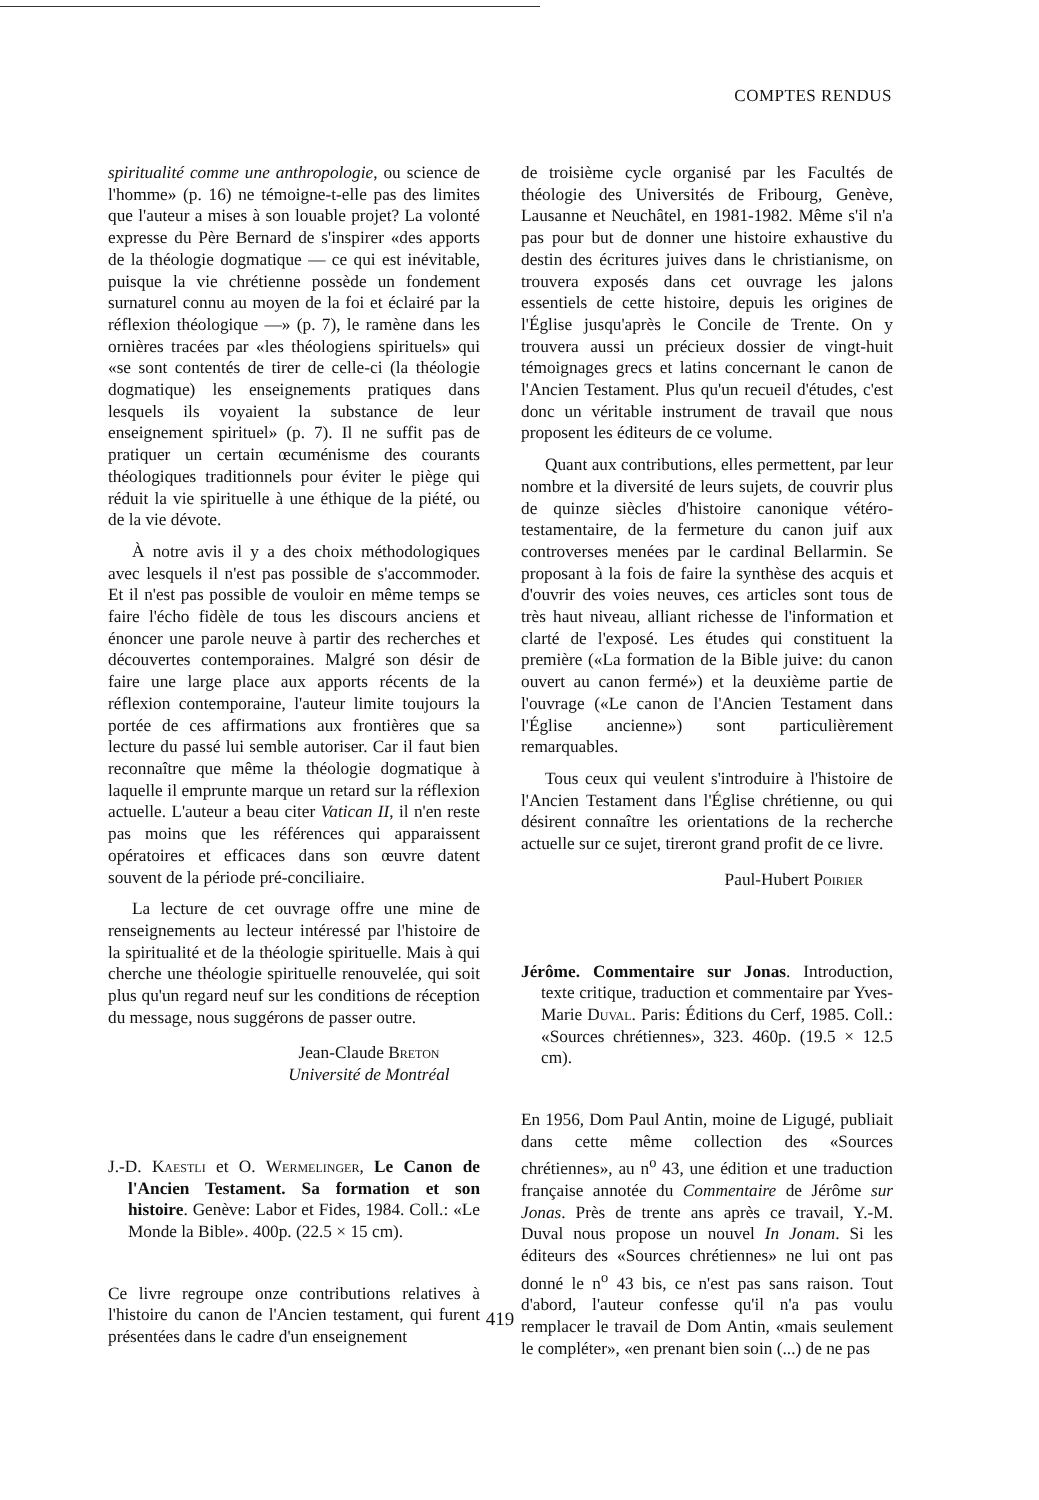COMPTES RENDUS
spiritualité comme une anthropologie, ou science de l'homme» (p. 16) ne témoigne-t-elle pas des limites que l'auteur a mises à son louable projet? La volonté expresse du Père Bernard de s'inspirer «des apports de la théologie dogmatique — ce qui est inévitable, puisque la vie chrétienne possède un fondement surnaturel connu au moyen de la foi et éclairé par la réflexion théologique —» (p. 7), le ramène dans les ornières tracées par «les théologiens spirituels» qui «se sont contentés de tirer de celle-ci (la théologie dogmatique) les enseignements pratiques dans lesquels ils voyaient la substance de leur enseignement spirituel» (p. 7). Il ne suffit pas de pratiquer un certain œcuménisme des courants théologiques traditionnels pour éviter le piège qui réduit la vie spirituelle à une éthique de la piété, ou de la vie dévote.
À notre avis il y a des choix méthodologiques avec lesquels il n'est pas possible de s'accommoder. Et il n'est pas possible de vouloir en même temps se faire l'écho fidèle de tous les discours anciens et énoncer une parole neuve à partir des recherches et découvertes contemporaines. Malgré son désir de faire une large place aux apports récents de la réflexion contemporaine, l'auteur limite toujours la portée de ces affirmations aux frontières que sa lecture du passé lui semble autoriser. Car il faut bien reconnaître que même la théologie dogmatique à laquelle il emprunte marque un retard sur la réflexion actuelle. L'auteur a beau citer Vatican II, il n'en reste pas moins que les références qui apparaissent opératoires et efficaces dans son œuvre datent souvent de la période pré-conciliaire.
La lecture de cet ouvrage offre une mine de renseignements au lecteur intéressé par l'histoire de la spiritualité et de la théologie spirituelle. Mais à qui cherche une théologie spirituelle renouvelée, qui soit plus qu'un regard neuf sur les conditions de réception du message, nous suggérons de passer outre.
Jean-Claude Breton
Université de Montréal
J.-D. Kaestli et O. Wermelinger, Le Canon de l'Ancien Testament. Sa formation et son histoire. Genève: Labor et Fides, 1984. Coll.: «Le Monde la Bible». 400p. (22.5 × 15 cm).
Ce livre regroupe onze contributions relatives à l'histoire du canon de l'Ancien testament, qui furent présentées dans le cadre d'un enseignement
de troisième cycle organisé par les Facultés de théologie des Universités de Fribourg, Genève, Lausanne et Neuchâtel, en 1981-1982. Même s'il n'a pas pour but de donner une histoire exhaustive du destin des écritures juives dans le christianisme, on trouvera exposés dans cet ouvrage les jalons essentiels de cette histoire, depuis les origines de l'Église jusqu'après le Concile de Trente. On y trouvera aussi un précieux dossier de vingt-huit témoignages grecs et latins concernant le canon de l'Ancien Testament. Plus qu'un recueil d'études, c'est donc un véritable instrument de travail que nous proposent les éditeurs de ce volume.
Quant aux contributions, elles permettent, par leur nombre et la diversité de leurs sujets, de couvrir plus de quinze siècles d'histoire canonique vétéro-testamentaire, de la fermeture du canon juif aux controverses menées par le cardinal Bellarmin. Se proposant à la fois de faire la synthèse des acquis et d'ouvrir des voies neuves, ces articles sont tous de très haut niveau, alliant richesse de l'information et clarté de l'exposé. Les études qui constituent la première («La formation de la Bible juive: du canon ouvert au canon fermé») et la deuxième partie de l'ouvrage («Le canon de l'Ancien Testament dans l'Église ancienne») sont particulièrement remarquables.
Tous ceux qui veulent s'introduire à l'histoire de l'Ancien Testament dans l'Église chrétienne, ou qui désirent connaître les orientations de la recherche actuelle sur ce sujet, tireront grand profit de ce livre.
Paul-Hubert Poirier
Jérôme. Commentaire sur Jonas. Introduction, texte critique, traduction et commentaire par Yves-Marie Duval. Paris: Éditions du Cerf, 1985. Coll.: «Sources chrétiennes», 323. 460p. (19.5 × 12.5 cm).
En 1956, Dom Paul Antin, moine de Ligugé, publiait dans cette même collection des «Sources chrétiennes», au n<sup>o</sup> 43, une édition et une traduction française annotée du Commentaire de Jérôme sur Jonas. Près de trente ans après ce travail, Y.-M. Duval nous propose un nouvel In Jonam. Si les éditeurs des «Sources chrétiennes» ne lui ont pas donné le n<sup>o</sup> 43 bis, ce n'est pas sans raison. Tout d'abord, l'auteur confesse qu'il n'a pas voulu remplacer le travail de Dom Antin, «mais seulement le compléter», «en prenant bien soin (...) de ne pas
419